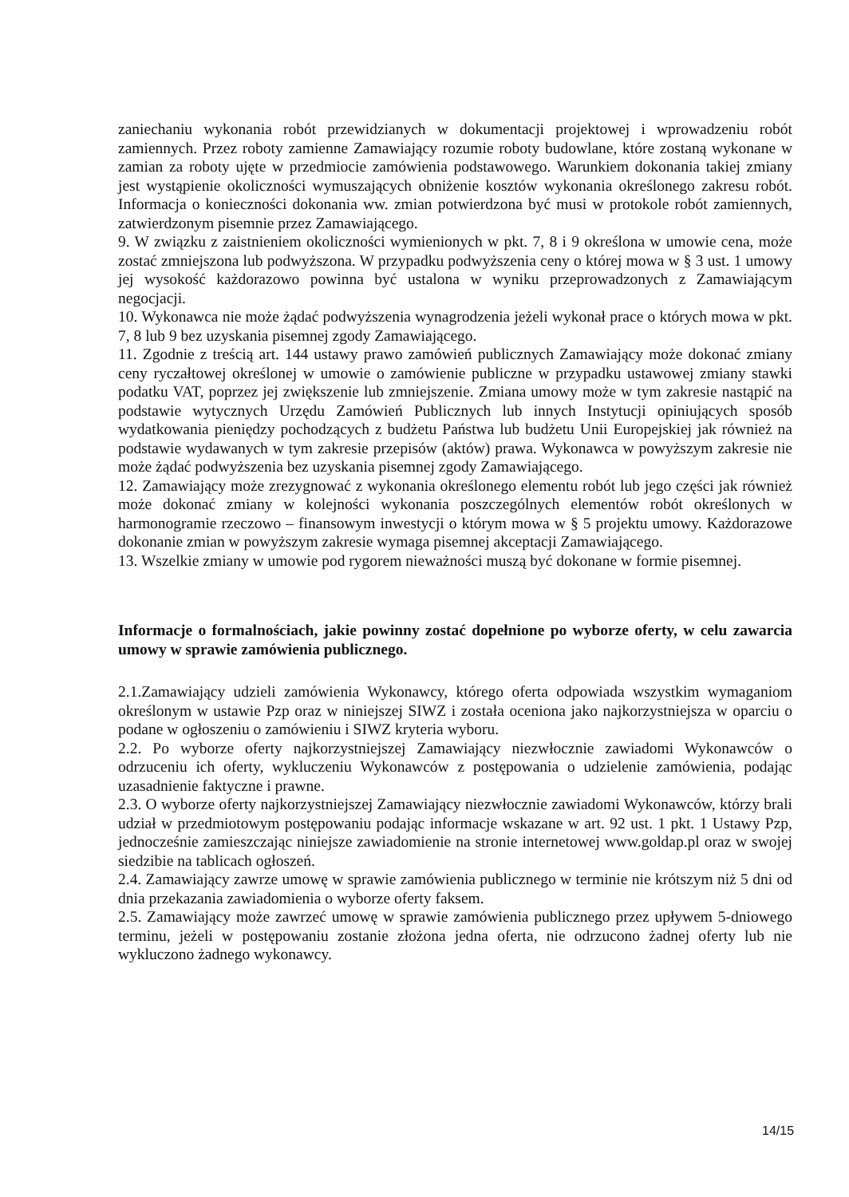zaniechaniu wykonania robót przewidzianych w dokumentacji projektowej i wprowadzeniu robót zamiennych. Przez roboty zamienne Zamawiający rozumie roboty budowlane, które zostaną wykonane w zamian za roboty ujęte w przedmiocie zamówienia podstawowego. Warunkiem dokonania takiej zmiany jest wystąpienie okoliczności wymuszających obniżenie kosztów wykonania określonego zakresu robót. Informacja o konieczności dokonania ww. zmian potwierdzona być musi w protokole robót zamiennych, zatwierdzonym pisemnie przez Zamawiającego.
9. W związku z zaistnieniem okoliczności wymienionych w pkt. 7, 8 i 9 określona w umowie cena, może zostać zmniejszona lub podwyższona. W przypadku podwyższenia ceny o której mowa w § 3 ust. 1 umowy jej wysokość każdorazowo powinna być ustalona w wyniku przeprowadzonych z Zamawiającym negocjacji.
10. Wykonawca nie może żądać podwyższenia wynagrodzenia jeżeli wykonał prace o których mowa w pkt. 7, 8 lub 9 bez uzyskania pisemnej zgody Zamawiającego.
11. Zgodnie z treścią art. 144 ustawy prawo zamówień publicznych Zamawiający może dokonać zmiany ceny ryczałtowej określonej w umowie o zamówienie publiczne w przypadku ustawowej zmiany stawki podatku VAT, poprzez jej zwiększenie lub zmniejszenie. Zmiana umowy może w tym zakresie nastąpić na podstawie wytycznych Urzędu Zamówień Publicznych lub innych Instytucji opiniujących sposób wydatkowania pieniędzy pochodzących z budżetu Państwa lub budżetu Unii Europejskiej jak również na podstawie wydawanych w tym zakresie przepisów (aktów) prawa. Wykonawca w powyższym zakresie nie może żądać podwyższenia bez uzyskania pisemnej zgody Zamawiającego.
12. Zamawiający może zrezygnować z wykonania określonego elementu robót lub jego części jak również może dokonać zmiany w kolejności wykonania poszczególnych elementów robót określonych w harmonogramie rzeczowo – finansowym inwestycji o którym mowa w § 5 projektu umowy. Każdorazowe dokonanie zmian w powyższym zakresie wymaga pisemnej akceptacji Zamawiającego.
13. Wszelkie zmiany w umowie pod rygorem nieważności muszą być dokonane w formie pisemnej.
Informacje o formalnościach, jakie powinny zostać dopełnione po wyborze oferty, w celu zawarcia umowy w sprawie zamówienia publicznego.
2.1.Zamawiający udzieli zamówienia Wykonawcy, którego oferta odpowiada wszystkim wymaganiom określonym w ustawie Pzp oraz w niniejszej SIWZ i została oceniona jako najkorzystniejsza w oparciu o podane w ogłoszeniu o zamówieniu i SIWZ kryteria wyboru.
2.2. Po wyborze oferty najkorzystniejszej Zamawiający niezwłocznie zawiadomi Wykonawców o odrzuceniu ich oferty, wykluczeniu Wykonawców z postępowania o udzielenie zamówienia, podając uzasadnienie faktyczne i prawne.
2.3. O wyborze oferty najkorzystniejszej Zamawiający niezwłocznie zawiadomi Wykonawców, którzy brali udział w przedmiotowym postępowaniu podając informacje wskazane w art. 92 ust. 1 pkt. 1 Ustawy Pzp, jednocześnie zamieszczając niniejsze zawiadomienie na stronie internetowej www.goldap.pl oraz w swojej siedzibie na tablicach ogłoszeń.
2.4. Zamawiający zawrze umowę w sprawie zamówienia publicznego w terminie nie krótszym niż 5 dni od dnia przekazania zawiadomienia o wyborze oferty faksem.
2.5. Zamawiający może zawrzeć umowę w sprawie zamówienia publicznego przez upływem 5-dniowego terminu, jeżeli w postępowaniu zostanie złożona jedna oferta, nie odrzucono żadnej oferty lub nie wykluczono żadnego wykonawcy.
14/15